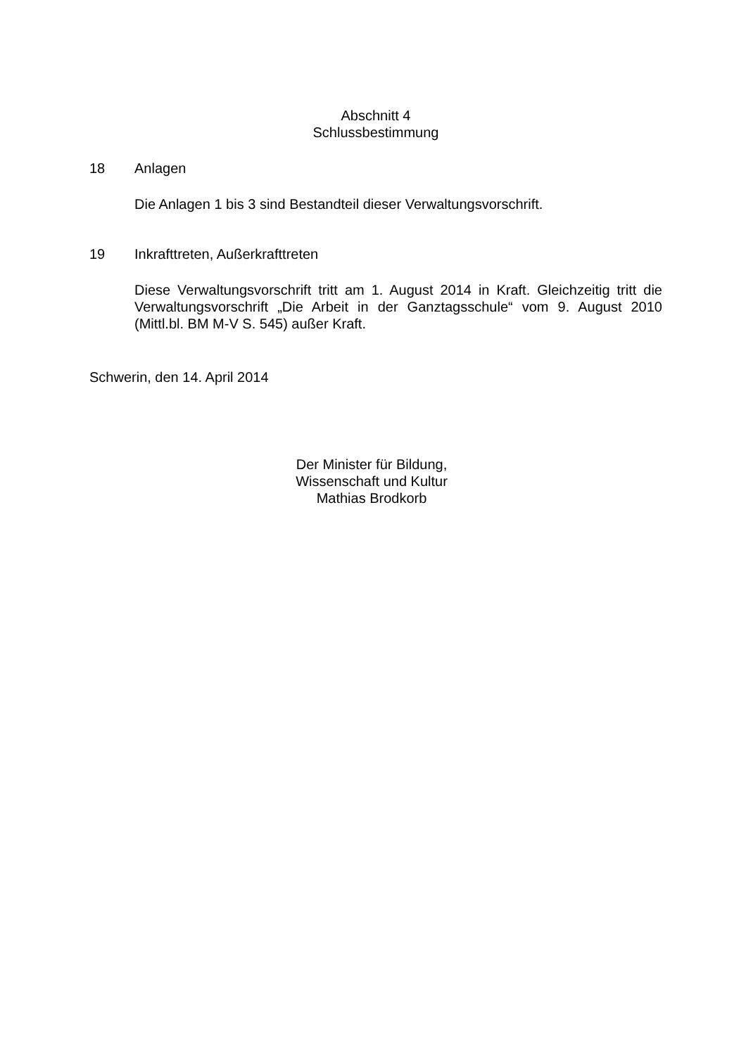Abschnitt 4
Schlussbestimmung
18 Anlagen
Die Anlagen 1 bis 3 sind Bestandteil dieser Verwaltungsvorschrift.
19 Inkrafttreten, Außerkrafttreten
Diese Verwaltungsvorschrift tritt am 1. August 2014 in Kraft. Gleichzeitig tritt die Verwaltungsvorschrift „Die Arbeit in der Ganztagsschule“ vom 9. August 2010 (Mittl.bl. BM M-V S. 545) außer Kraft.
Schwerin, den 14. April 2014
Der Minister für Bildung,
Wissenschaft und Kultur
Mathias Brodkorb